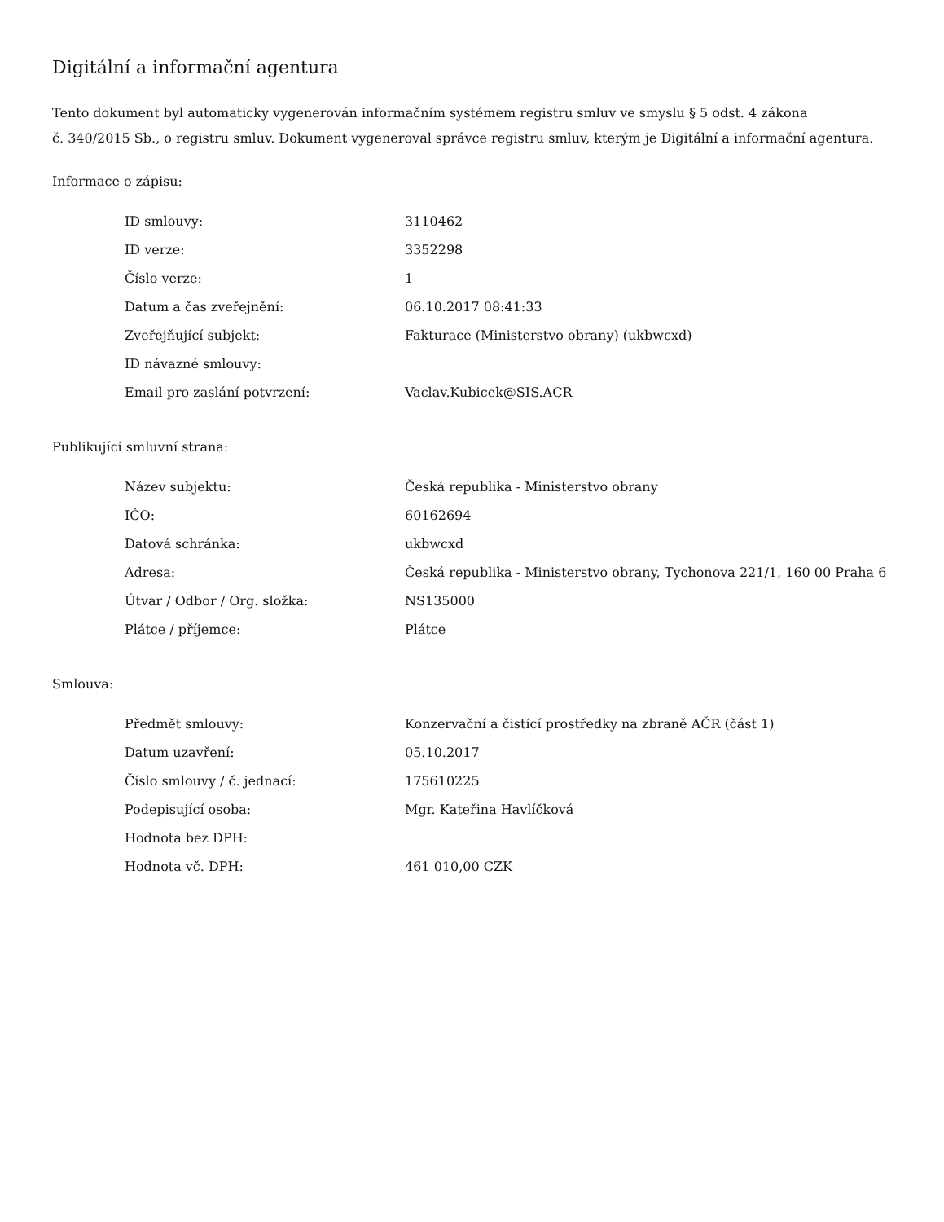Digitální a informační agentura
Tento dokument byl automaticky vygenerován informačním systémem registru smluv ve smyslu § 5 odst. 4 zákona
č. 340/2015 Sb., o registru smluv. Dokument vygeneroval správce registru smluv, kterým je Digitální a informační agentura.
Informace o zápisu:
| ID smlouvy: | 3110462 |
| ID verze: | 3352298 |
| Číslo verze: | 1 |
| Datum a čas zveřejnění: | 06.10.2017 08:41:33 |
| Zveřejňující subjekt: | Fakturace (Ministerstvo obrany) (ukbwcxd) |
| ID návazné smlouvy: | |
| Email pro zaslání potvrzení: | Vaclav.Kubicek@SIS.ACR |
Publikující smluvní strana:
| Název subjektu: | Česká republika - Ministerstvo obrany |
| IČO: | 60162694 |
| Datová schránka: | ukbwcxd |
| Adresa: | Česká republika - Ministerstvo obrany, Tychonova 221/1, 160 00 Praha 6 |
| Útvar / Odbor / Org. složka: | NS135000 |
| Plátce / příjemce: | Plátce |
Smlouva:
| Předmět smlouvy: | Konzervační a čistící prostředky na zbraně AČR (část 1) |
| Datum uzavření: | 05.10.2017 |
| Číslo smlouvy / č. jednací: | 175610225 |
| Podepisující osoba: | Mgr. Kateřina Havlíčková |
| Hodnota bez DPH: | |
| Hodnota vč. DPH: | 461 010,00 CZK |